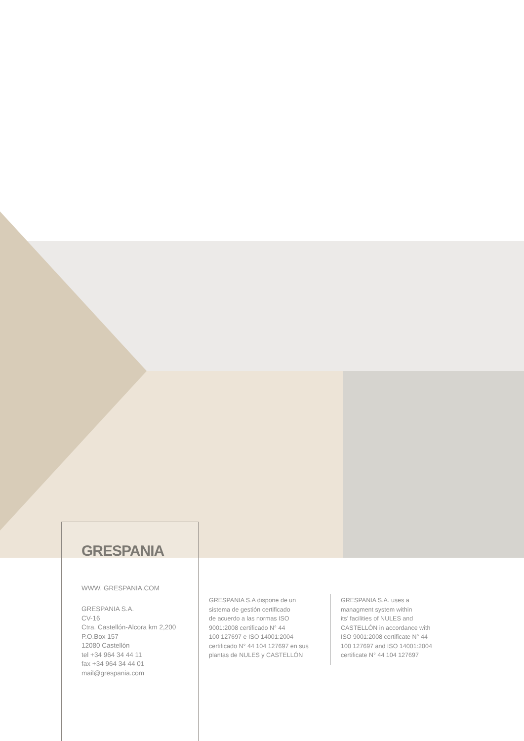GRESPANIA
WWW. GRESPANIA.COM
GRESPANIA S.A.
CV-16
Ctra. Castellón-Alcora km 2,200
P.O.Box 157
12080 Castellón
tel +34 964 34 44 11
fax +34 964 34 44 01
mail@grespania.com
GRESPANIA S.A dispone de un
sistema de gestión certificado
de acuerdo a las normas ISO
9001:2008 certificado N° 44
100 127697 e ISO 14001:2004
certificado N° 44 104 127697 en sus
plantas de NULES y CASTELLÓN
GRESPANIA S.A. uses a
managment system within
its’ facilities of NULES and
CASTELLÓN in accordance with
ISO 9001:2008 certificate N° 44
100 127697 and ISO 14001:2004
certificate N° 44 104 127697